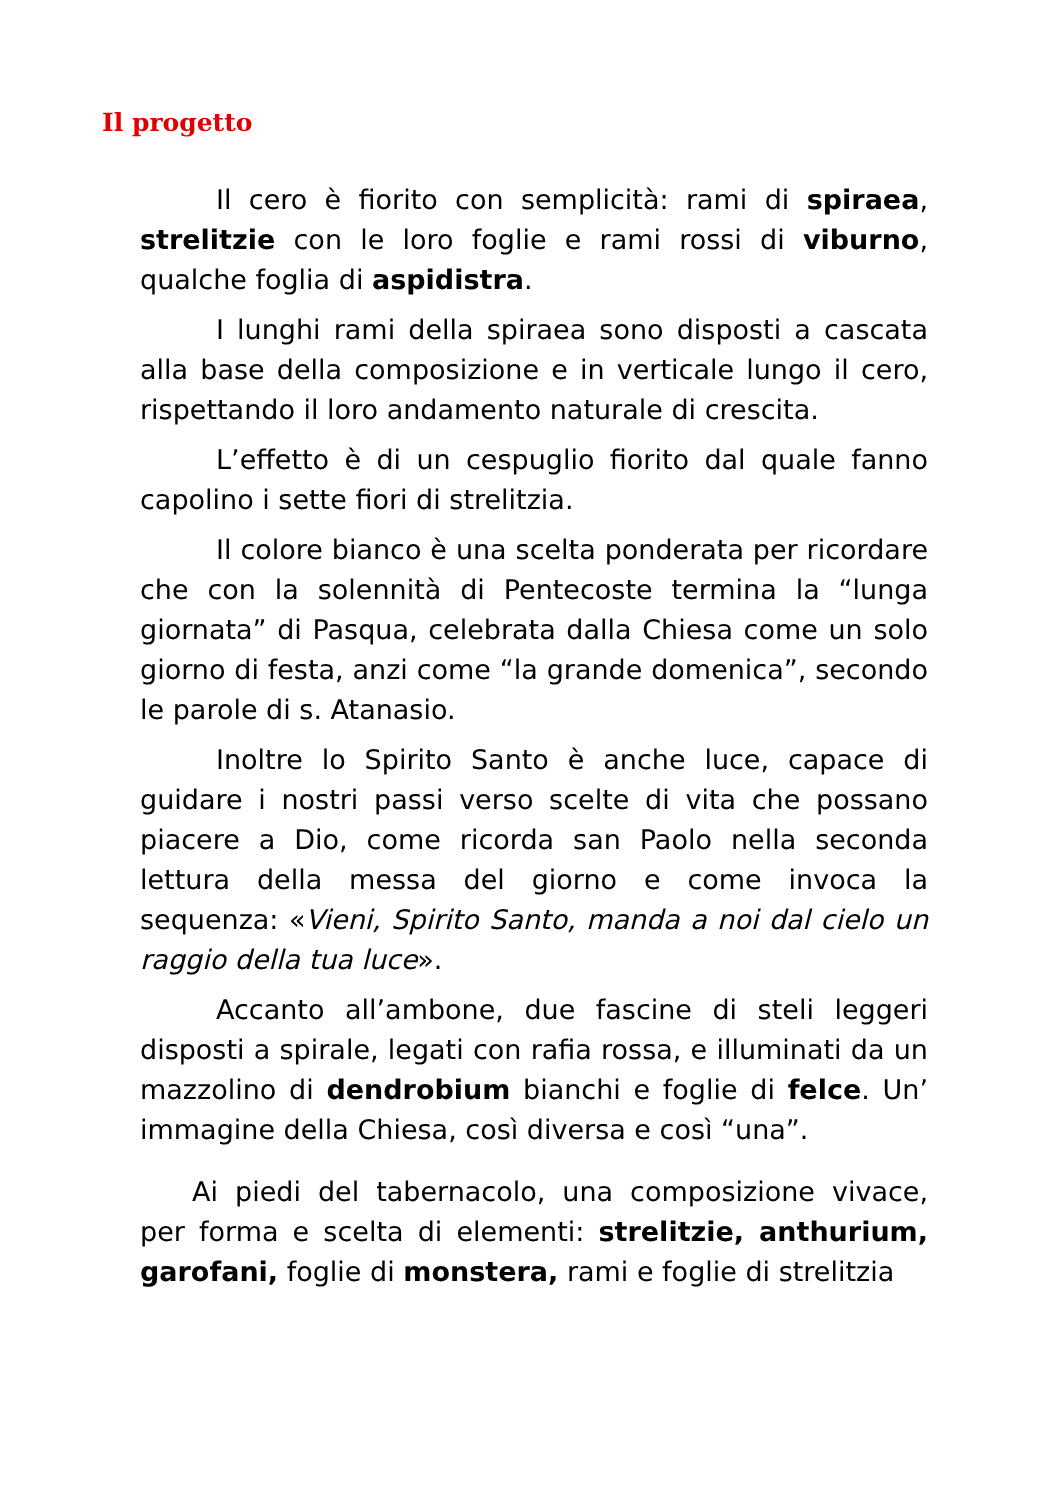Il progetto
Il cero è fiorito con semplicità: rami di spiraea, strelitzie con le loro foglie e rami rossi di viburno, qualche foglia di aspidistra.
I lunghi rami della spiraea sono disposti a cascata alla base della composizione e in verticale lungo il cero, rispettando il loro andamento naturale di crescita.
L’effetto è di un cespuglio fiorito dal quale fanno capolino i sette fiori di strelitzia.
Il colore bianco è una scelta ponderata per ricordare che con la solennità di Pentecoste termina la “lunga giornata” di Pasqua, celebrata dalla Chiesa come un solo giorno di festa, anzi come “la grande domenica”, secondo le parole di s. Atanasio.
Inoltre lo Spirito Santo è anche luce, capace di guidare i nostri passi verso scelte di vita che possano piacere a Dio, come ricorda san Paolo nella seconda lettura della messa del giorno e come invoca la sequenza: «Vieni, Spirito Santo, manda a noi dal cielo un raggio della tua luce».
Accanto all’ambone, due fascine di steli leggeri disposti a spirale, legati con rafia rossa, e illuminati da un mazzolino di dendrobium bianchi e foglie di felce. Un’ immagine della Chiesa, così diversa e così “una”.
Ai piedi del tabernacolo, una composizione vivace, per forma e scelta di elementi: strelitzie, anthurium, garofani, foglie di monstera, rami e foglie di strelitzia